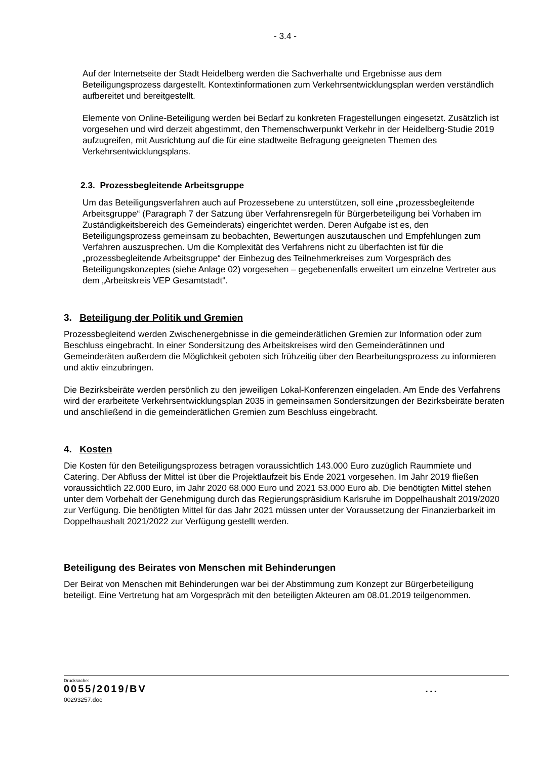- 3.4 -
Auf der Internetseite der Stadt Heidelberg werden die Sachverhalte und Ergebnisse aus dem Beteiligungsprozess dargestellt. Kontextinformationen zum Verkehrsentwicklungsplan werden verständlich aufbereitet und bereitgestellt.
Elemente von Online-Beteiligung werden bei Bedarf zu konkreten Fragestellungen eingesetzt. Zusätzlich ist vorgesehen und wird derzeit abgestimmt, den Themenschwerpunkt Verkehr in der Heidelberg-Studie 2019 aufzugreifen, mit Ausrichtung auf die für eine stadtweite Befragung geeigneten Themen des Verkehrsentwicklungsplans.
2.3. Prozessbegleitende Arbeitsgruppe
Um das Beteiligungsverfahren auch auf Prozessebene zu unterstützen, soll eine „prozessbegleitende Arbeitsgruppe“ (Paragraph 7 der Satzung über Verfahrensregeln für Bürgerbeteiligung bei Vorhaben im Zuständigkeitsbereich des Gemeinderats) eingerichtet werden. Deren Aufgabe ist es, den Beteiligungsprozess gemeinsam zu beobachten, Bewertungen auszutauschen und Empfehlungen zum Verfahren auszusprechen. Um die Komplexität des Verfahrens nicht zu überfachten ist für die „prozessbegleitende Arbeitsgruppe“ der Einbezug des Teilnehmerkreises zum Vorgespräch des Beteiligungskonzeptes (siehe Anlage 02) vorgesehen – gegebenenfalls erweitert um einzelne Vertreter aus dem „Arbeitskreis VEP Gesamtstadt“.
3. Beteiligung der Politik und Gremien
Prozessbegleitend werden Zwischenergebnisse in die gemeinderätlichen Gremien zur Information oder zum Beschluss eingebracht. In einer Sondersitzung des Arbeitskreises wird den Gemeinderätinnen und Gemeinderäten außerdem die Möglichkeit geboten sich frühzeitig über den Bearbeitungsprozess zu informieren und aktiv einzubringen.
Die Bezirksbeiräte werden persönlich zu den jeweiligen Lokal-Konferenzen eingeladen. Am Ende des Verfahrens wird der erarbeitete Verkehrsentwicklungsplan 2035 in gemeinsamen Sondersitzungen der Bezirksbeiräte beraten und anschließend in die gemeinderätlichen Gremien zum Beschluss eingebracht.
4. Kosten
Die Kosten für den Beteiligungsprozess betragen voraussichtlich 143.000 Euro zuzüglich Raummiete und Catering. Der Abfluss der Mittel ist über die Projektlaufzeit bis Ende 2021 vorgesehen. Im Jahr 2019 fließen voraussichtlich 22.000 Euro, im Jahr 2020 68.000 Euro und 2021 53.000 Euro ab. Die benötigten Mittel stehen unter dem Vorbehalt der Genehmigung durch das Regierungspräsidium Karlsruhe im Doppelhaushalt 2019/2020 zur Verfügung. Die benötigten Mittel für das Jahr 2021 müssen unter der Voraussetzung der Finanzierbarkeit im Doppelhaushalt 2021/2022 zur Verfügung gestellt werden.
Beteiligung des Beirates von Menschen mit Behinderungen
Der Beirat von Menschen mit Behinderungen war bei der Abstimmung zum Konzept zur Bürgerbeteiligung beteiligt. Eine Vertretung hat am Vorgespräch mit den beteiligten Akteuren am 08.01.2019 teilgenommen.
Drucksache:
0055/2019/BV ...
00293257.doc